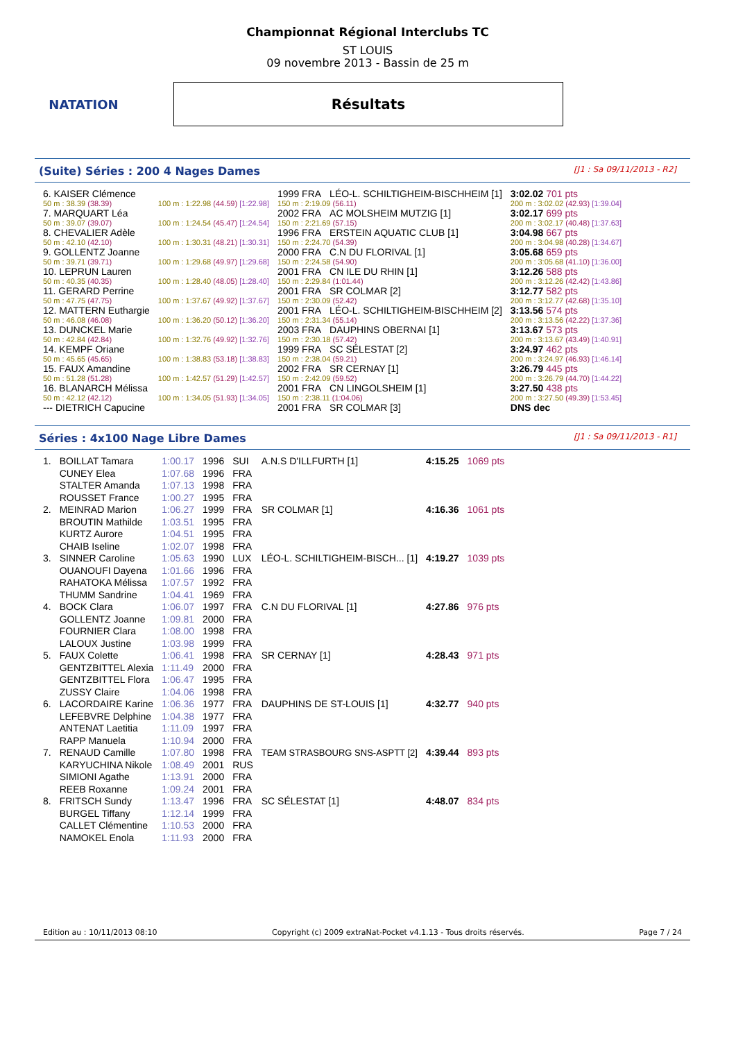NATATION
Championnat Régional Interclubs TC
ST LOUIS
09 novembre 2013 - Bassin de 25 m
Résultats
(Suite) Séries : 200 4 Nages Dames [J1 : Sa 09/11/2013 - R2]
| 6. KAISER Clémence | | 1999 FRA | LÉO-L. SCHILTIGHEIM-BISCHHEIM [1] | 3:02.02 701 pts |
| 50 m : 38.39 (38.39) | 100 m : 1:22.98 (44.59) [1:22.98] | 150 m : 2:19.09 (56.11) | | 200 m : 3:02.02 (42.93) [1:39.04] |
| 7. MARQUART Léa | | 2002 FRA | AC MOLSHEIM MUTZIG [1] | 3:02.17 699 pts |
| 50 m : 39.07 (39.07) | 100 m : 1:24.54 (45.47) [1:24.54] | 150 m : 2:21.69 (57.15) | | 200 m : 3:02.17 (40.48) [1:37.63] |
| 8. CHEVALIER Adèle | | 1996 FRA | ERSTEIN AQUATIC CLUB [1] | 3:04.98 667 pts |
| 50 m : 42.10 (42.10) | 100 m : 1:30.31 (48.21) [1:30.31] | 150 m : 2:24.70 (54.39) | | 200 m : 3:04.98 (40.28) [1:34.67] |
| 9. GOLLENTZ Joanne | | 2000 FRA | C.N DU FLORIVAL [1] | 3:05.68 659 pts |
| 50 m : 39.71 (39.71) | 100 m : 1:29.68 (49.97) [1:29.68] | 150 m : 2:24.58 (54.90) | | 200 m : 3:05.68 (41.10) [1:36.00] |
| 10. LEPRUN Lauren | | 2001 FRA | CN ILE DU RHIN [1] | 3:12.26 588 pts |
| 50 m : 40.35 (40.35) | 100 m : 1:28.40 (48.05) [1:28.40] | 150 m : 2:29.84 (1:01.44) | | 200 m : 3:12.26 (42.42) [1:43.86] |
| 11. GERARD Perrine | | 2001 FRA | SR COLMAR [2] | 3:12.77 582 pts |
| 50 m : 47.75 (47.75) | 100 m : 1:37.67 (49.92) [1:37.67] | 150 m : 2:30.09 (52.42) | | 200 m : 3:12.77 (42.68) [1:35.10] |
| 12. MATTERN Euthargie | | 2001 FRA | LÉO-L. SCHILTIGHEIM-BISCHHEIM [2] | 3:13.56 574 pts |
| 50 m : 46.08 (46.08) | 100 m : 1:36.20 (50.12) [1:36.20] | 150 m : 2:31.34 (55.14) | | 200 m : 3:13.56 (42.22) [1:37.36] |
| 13. DUNCKEL Marie | | 2003 FRA | DAUPHINS OBERNAI [1] | 3:13.67 573 pts |
| 50 m : 42.84 (42.84) | 100 m : 1:32.76 (49.92) [1:32.76] | 150 m : 2:30.18 (57.42) | | 200 m : 3:13.67 (43.49) [1:40.91] |
| 14. KEMPF Oriane | | 1999 FRA | SC SÉLESTAT [2] | 3:24.97 462 pts |
| 50 m : 45.65 (45.65) | 100 m : 1:38.83 (53.18) [1:38.83] | 150 m : 2:38.04 (59.21) | | 200 m : 3:24.97 (46.93) [1:46.14] |
| 15. FAUX Amandine | | 2002 FRA | SR CERNAY [1] | 3:26.79 445 pts |
| 50 m : 51.28 (51.28) | 100 m : 1:42.57 (51.29) [1:42.57] | 150 m : 2:42.09 (59.52) | | 200 m : 3:26.79 (44.70) [1:44.22] |
| 16. BLANARCH Mélissa | | 2001 FRA | CN LINGOLSHEIM [1] | 3:27.50 438 pts |
| 50 m : 42.12 (42.12) | 100 m : 1:34.05 (51.93) [1:34.05] | 150 m : 2:38.11 (1:04.06) | | 200 m : 3:27.50 (49.39) [1:53.45] |
| --- DIETRICH Capucine | | 2001 FRA | SR COLMAR [3] | DNS dec |
Séries : 4x100 Nage Libre Dames [J1 : Sa 09/11/2013 - R1]
| 1. | BOILLAT Tamara | 1:00.17 | 1996 | SUI | A.N.S D'ILLFURTH [1] | 4:15.25 | 1069 pts |
| | CUNEY Elea | 1:07.68 | 1996 | FRA | | | |
| | STALTER Amanda | 1:07.13 | 1998 | FRA | | | |
| | ROUSSET France | 1:00.27 | 1995 | FRA | | | |
| 2. | MEINRAD Marion | 1:06.27 | 1999 | FRA | SR COLMAR [1] | 4:16.36 | 1061 pts |
| | BROUTIN Mathilde | 1:03.51 | 1995 | FRA | | | |
| | KURTZ Aurore | 1:04.51 | 1995 | FRA | | | |
| | CHAIB Iseline | 1:02.07 | 1998 | FRA | | | |
| 3. | SINNER Caroline | 1:05.63 | 1990 | LUX | LÉO-L. SCHILTIGHEIM-BISCH... [1] | 4:19.27 | 1039 pts |
| | OUANOUFI Dayena | 1:01.66 | 1996 | FRA | | | |
| | RAHATOKA Mélissa | 1:07.57 | 1992 | FRA | | | |
| | THUMM Sandrine | 1:04.41 | 1969 | FRA | | | |
| 4. | BOCK Clara | 1:06.07 | 1997 | FRA | C.N DU FLORIVAL [1] | 4:27.86 | 976 pts |
| | GOLLENTZ Joanne | 1:09.81 | 2000 | FRA | | | |
| | FOURNIER Clara | 1:08.00 | 1998 | FRA | | | |
| | LALOUX Justine | 1:03.98 | 1999 | FRA | | | |
| 5. | FAUX Colette | 1:06.41 | 1998 | FRA | SR CERNAY [1] | 4:28.43 | 971 pts |
| | GENTZBITTEL Alexia | 1:11.49 | 2000 | FRA | | | |
| | GENTZBITTEL Flora | 1:06.47 | 1995 | FRA | | | |
| | ZUSSY Claire | 1:04.06 | 1998 | FRA | | | |
| 6. | LACORDAIRE Karine | 1:06.36 | 1977 | FRA | DAUPHINS DE ST-LOUIS [1] | 4:32.77 | 940 pts |
| | LEFEBVRE Delphine | 1:04.38 | 1977 | FRA | | | |
| | ANTENAT Laetitia | 1:11.09 | 1997 | FRA | | | |
| | RAPP Manuela | 1:10.94 | 2000 | FRA | | | |
| 7. | RENAUD Camille | 1:07.80 | 1998 | FRA | TEAM STRASBOURG SNS-ASPTT [2] | 4:39.44 | 893 pts |
| | KARYUCHINA Nikole | 1:08.49 | 2001 | RUS | | | |
| | SIMIONI Agathe | 1:13.91 | 2000 | FRA | | | |
| | REEB Roxanne | 1:09.24 | 2001 | FRA | | | |
| 8. | FRITSCH Sundy | 1:13.47 | 1996 | FRA | SC SÉLESTAT [1] | 4:48.07 | 834 pts |
| | BURGEL Tiffany | 1:12.14 | 1999 | FRA | | | |
| | CALLET Clémentine | 1:10.53 | 2000 | FRA | | | |
| | NAMOKEL Enola | 1:11.93 | 2000 | FRA | | | |
Edition au : 10/11/2013 08:10 Copyright (c) 2009 extraNat-Pocket v4.1.13 - Tous droits réservés. Page 7 / 24